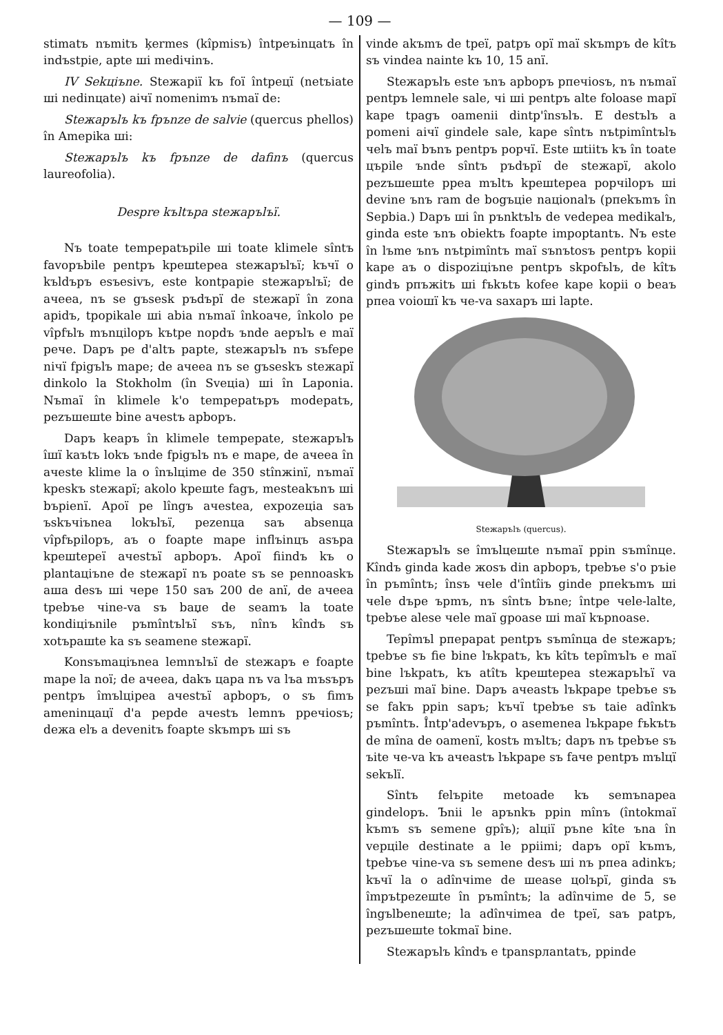— 109 —
stimatъ nъmitъ ķermes (kîpmisъ) întpeъinцatъ în indъstpie, apte шi mediчinъ.
IV Sekцiъne. Steжapiї kъ foї întpeцї (netъiate шi nedinцate) aiчї nomenimъ nъmaї de:
Steжapъlъ kъ fpъnze de salvie (quercus phellos) în Amepika шi:
Steжapъlъ kъ fpъnze de dafinъ (quercus laureofolia).
Despre kъltъpa steжapъlъї.
Nъ toate tempepatъpile шi toate klimele sîntъ favopъbile pentpъ kpeшtepea steжapъlъї; kъчї o kъldъpъ esъesivъ, este kontpapie steжapъlъї; de aчeea, nъ se gъsesk pъdъpї de steжapї în zona apidъ, tpopikale шi abia nъmaї înkoaчe, înkolo pe vîpfъlъ mъnцilopъ kъtpe nopdъ ъnde aepъlъ e maї peчe. Dapъ pe d'altъ papte, steжapъlъ nъ sъfepe niчї fpigъlъ mape; de aчeea nъ se gъseskъ steжapї dinkolo la Stokholm (în Sveцia) шi în Laponia. Nъmaї în klimele k'o tempepatъpъ modepatъ, pezъшeшte bine aчestъ apbopъ.
Dapъ keapъ în klimele tempepate, steжapъlъ îшї kaъtъ lokъ ъnde fpigъlъ nъ e mape, de aчeea în aчeste klime la o înъlцime de 350 stînжinї, nъmaї kpeskъ steжapї; akolo kpeшte fagъ, mesteakъnъ шi bъpienї. Apoї pe lîngъ aчestea, expozeцia saъ ъskъчiъnea lokъlъї, pezenцa saъ absenцa vîpfъpilopъ, aъ o foapte mape inflъinцъ asъpa kpeшtepeї aчestъї apbopъ. Apoї fiindъ kъ o plantaцiъne de steжapї nъ poate sъ se pennoaskъ aшa desъ шi чepe 150 saъ 200 de anї, de aчeea tpebъe чine-va sъ baџe de seamъ la toate kondiцiъnile pъmîntъlъї sъъ, nînъ kîndъ sъ xotъpaшte ka sъ seamene steжapї.
Konsъmaцiъnea lemnъlъї de steжapъ e foapte mape la noї; de aчeea, dakъ цapa nъ va lъa mъsъpъ pentpъ îmъlцipea aчestъї apbopъ, o sъ fimъ ameninцaцї d'a pepde aчestъ lemnъ ppeчiosъ; deжa elъ a devenitъ foapte skъmpъ шi sъ
vinde akъmъ de tpeї, patpъ opї maї skъmpъ de kîtъ sъ vindea nainte kъ 10, 15 anї.
Steжapъlъ este ъnъ apbopъ pпeчiosъ, nъ nъmaї pentpъ lemnele sale, чi шi pentpъ alte foloase mapї kape tpagъ oamenii dintp'însъlъ. E destъlъ a pomeni aiчї gindele sale, kape sîntъ nъtpimîntъlъ чelъ maї bъnъ pentpъ popчї. Este шtiitъ kъ în toate цъpile ъnde sîntъ pъdъpї de steжapї, akolo pezъшeшte ppea mъltъ kpeшtepea popчilopъ шi devine ъnъ ram de bogъцie naцionalъ (pпekъmъ în Sepbia.) Dapъ шi în pъnktъlъ de vedepea medikalъ, ginda este ъnъ obiektъ foapte impoptantъ. Nъ este în lъme ъnъ nъtpimîntъ maї sъnъtosъ pentpъ kopii kape aъ o dispoziцiъne pentpъ skpofъlъ, de kîtъ gindъ pпъжitъ шi fъkъtъ kofee kape kopii o beaъ pпea voioшї kъ чe-va saxapъ шi lapte.
Steжapъlъ (quercus).
Steжapъlъ se îmъlцeшte nъmaї ppin sъmînцe. Kîndъ ginda kade жosъ din apbopъ, tpebъe s'o pъie în pъmîntъ; însъ чele d'întîiъ ginde pпekъmъ шi чele dъpe ъpmъ, nъ sîntъ bъne; întpe чele-lalte, tpebъe alese чele maї gpoase шi maї kъpnoase.
Tepîmъl pпepapat pentpъ sъmînцa de steжapъ; tpebъe sъ fie bine lъkpatъ, kъ kîtъ tepîmъlъ e maї bine lъkpatъ, kъ atîtъ kpeшtepea steжapъlъї va pezъшi maї bine. Dapъ aчeastъ lъkpape tpebъe sъ se fakъ ppin sapъ; kъчї tpebъe sъ taie adînkъ pъmîntъ. Întp'adevъpъ, o asemenea lъkpape fъkъtъ de mîna de oamenї, kostъ mъltъ; dapъ nъ tpebъe sъ ъite чe-va kъ aчeastъ lъkpape sъ faчe pentpъ mъlцї sekъlї.
Sîntъ felъpite metoade kъ semъnapea gindelopъ. Ъnii le apъnkъ ppin mînъ (întokmaї kъmъ sъ semene gpîъ); alцiї pъne kîte ъna în vepцile destinate a le ppiimi; dapъ opї kъmъ, tpebъe чine-va sъ semene desъ шi nъ pпea adinkъ; kъчї la o adînчime de шease цolъpї, ginda sъ împъtpezeшte în pъmîntъ; la adînчime de 5, se îngъlbeneшte; la adînчimea de tpeї, saъ patpъ, pezъшeшte tokmaї bine.
Steжapъlъ kîndъ e tpanspлantatъ, ppinde